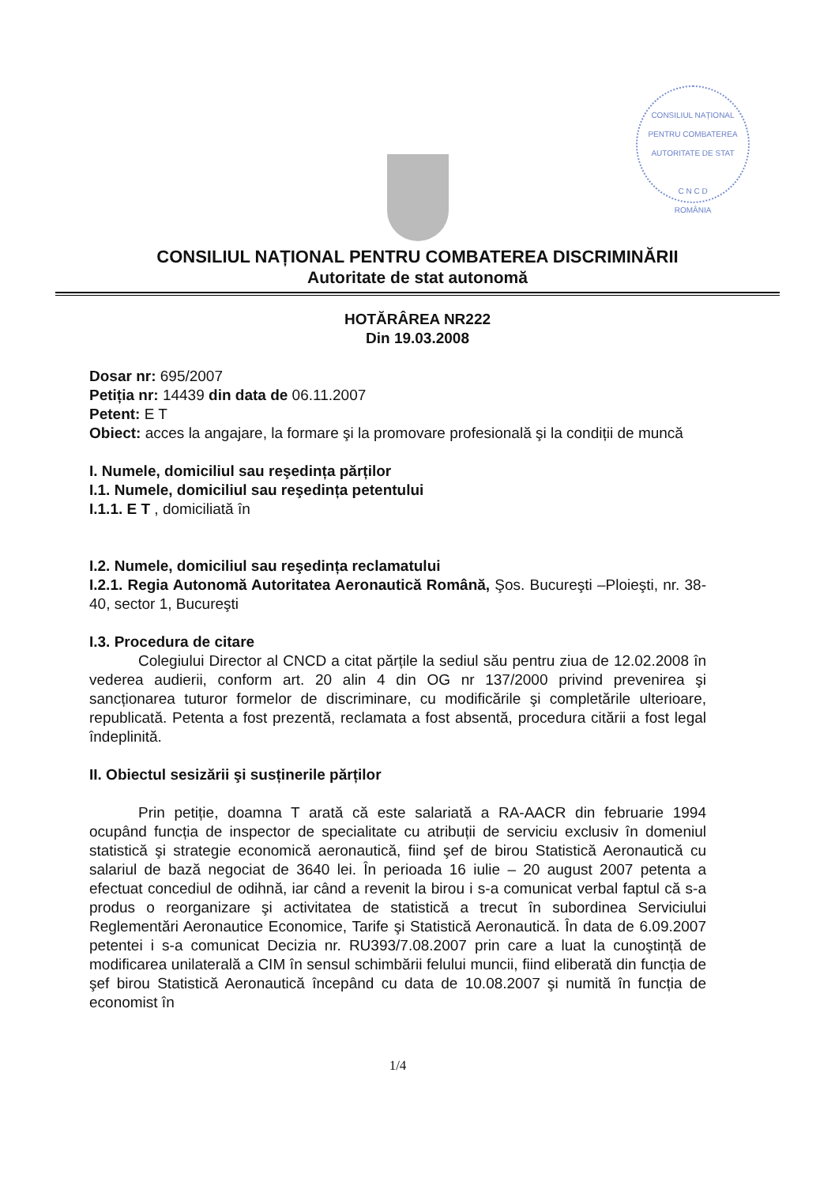CONSILIUL NAȚIONAL PENTRU COMBATEREA
AUTORITATE DE STAT
C N C D
ROMÂNIA
CONSILIUL NAȚIONAL PENTRU COMBATEREA DISCRIMINĂRII
Autoritate de stat autonomă
HOTĂRÂREA NR222
Din 19.03.2008
Dosar nr: 695/2007
Petiția nr: 14439 din data de 06.11.2007
Petent: E T
Obiect: acces la angajare, la formare şi la promovare profesională şi la condiții de muncă
I. Numele, domiciliul sau reşedința părților
I.1. Numele, domiciliul sau reşedința petentului
I.1.1. E T , domiciliată în
I.2. Numele, domiciliul sau reşedința reclamatului
I.2.1. Regia Autonomă Autoritatea Aeronautică Română, Şos. Bucureşti –Ploieşti, nr. 38-40, sector 1, Bucureşti
I.3. Procedura de citare
Colegiului Director al CNCD a citat părțile la sediul său pentru ziua de 12.02.2008 în vederea audierii, conform art. 20 alin 4 din OG nr 137/2000 privind prevenirea şi sancționarea tuturor formelor de discriminare, cu modificările şi completările ulterioare, republicată. Petenta a fost prezentă, reclamata a fost absentă, procedura citării a fost legal îndeplinită.
II. Obiectul sesizării şi susținerile părților
Prin petiție, doamna T arată că este salariată a RA-AACR din februarie 1994 ocupând funcția de inspector de specialitate cu atribuții de serviciu exclusiv în domeniul statistică şi strategie economică aeronautică, fiind şef de birou Statistică Aeronautică cu salariul de bază negociat de 3640 lei. În perioada 16 iulie – 20 august 2007 petenta a efectuat concediul de odihnă, iar când a revenit la birou i s-a comunicat verbal faptul că s-a produs o reorganizare şi activitatea de statistică a trecut în subordinea Serviciului Reglementări Aeronautice Economice, Tarife şi Statistică Aeronautică. În data de 6.09.2007 petentei i s-a comunicat Decizia nr. RU393/7.08.2007 prin care a luat la cunoştință de modificarea unilaterală a CIM în sensul schimbării felului muncii, fiind eliberată din funcția de şef birou Statistică Aeronautică începând cu data de 10.08.2007 şi numită în funcția de economist în
1/4